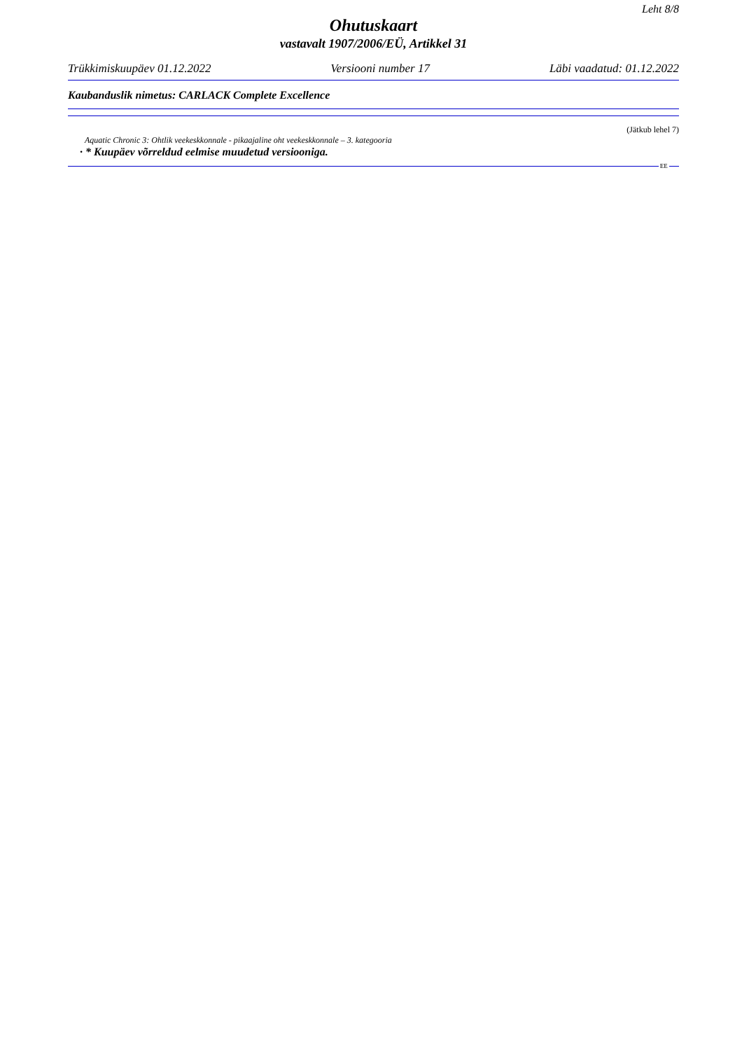Leht 8/8
Ohutuskaart
vastavalt 1907/2006/EÜ, Artikkel 31
Trükkimiskuupäev 01.12.2022 Versiooni number 17 Läbi vaadatud: 01.12.2022
Kaubanduslik nimetus: CARLACK Complete Excellence
(Jätkub lehel 7)
Aquatic Chronic 3: Ohtlik veekeskkonnale - pikaajaline oht veekeskkonnale – 3. kategooria
· * Kuupäev võrreldud eelmise muudetud versiooniga.
EE